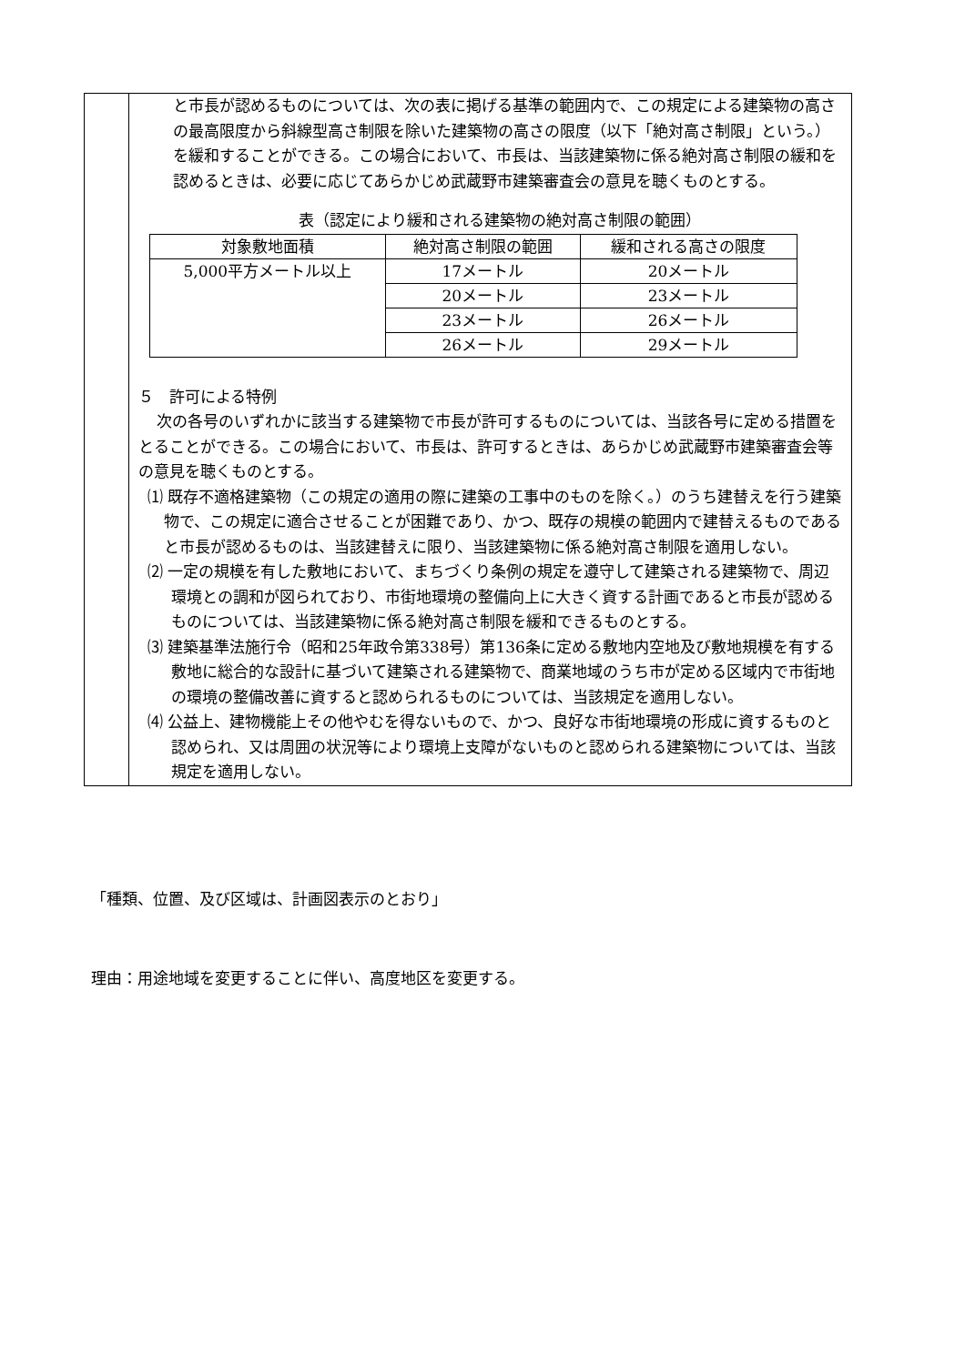と市長が認めるものについては、次の表に掲げる基準の範囲内で、この規定による建築物の高さの最高限度から斜線型高さ制限を除いた建築物の高さの限度（以下「絶対高さ制限」という。）を緩和することができる。この場合において、市長は、当該建築物に係る絶対高さ制限の緩和を認めるときは、必要に応じてあらかじめ武蔵野市建築審査会の意見を聴くものとする。
表（認定により緩和される建築物の絶対高さ制限の範囲）
| 対象敷地面積 | 絶対高さ制限の範囲 | 緩和される高さの限度 |
| --- | --- | --- |
| 5,000平方メートル以上 | 17メートル | 20メートル |
| | 20メートル | 23メートル |
| | 23メートル | 26メートル |
| | 26メートル | 29メートル |
５　許可による特例
次の各号のいずれかに該当する建築物で市長が許可するものについては、当該各号に定める措置をとることができる。この場合において、市長は、許可するときは、あらかじめ武蔵野市建築審査会等の意見を聴くものとする。
⑴ 既存不適格建築物（この規定の適用の際に建築の工事中のものを除く。）のうち建替えを行う建築物で、この規定に適合させることが困難であり、かつ、既存の規模の範囲内で建替えるものであると市長が認めるものは、当該建替えに限り、当該建築物に係る絶対高さ制限を適用しない。
⑵ 一定の規模を有した敷地において、まちづくり条例の規定を遵守して建築される建築物で、周辺環境との調和が図られており、市街地環境の整備向上に大きく資する計画であると市長が認めるものについては、当該建築物に係る絶対高さ制限を緩和できるものとする。
⑶ 建築基準法施行令（昭和25年政令第338号）第136条に定める敷地内空地及び敷地規模を有する敷地に総合的な設計に基づいて建築される建築物で、商業地域のうち市が定める区域内で市街地の環境の整備改善に資すると認められるものについては、当該規定を適用しない。
⑷ 公益上、建物機能上その他やむを得ないもので、かつ、良好な市街地環境の形成に資するものと認められ、又は周囲の状況等により環境上支障がないものと認められる建築物については、当該規定を適用しない。
「種類、位置、及び区域は、計画図表示のとおり」
理由：用途地域を変更することに伴い、高度地区を変更する。